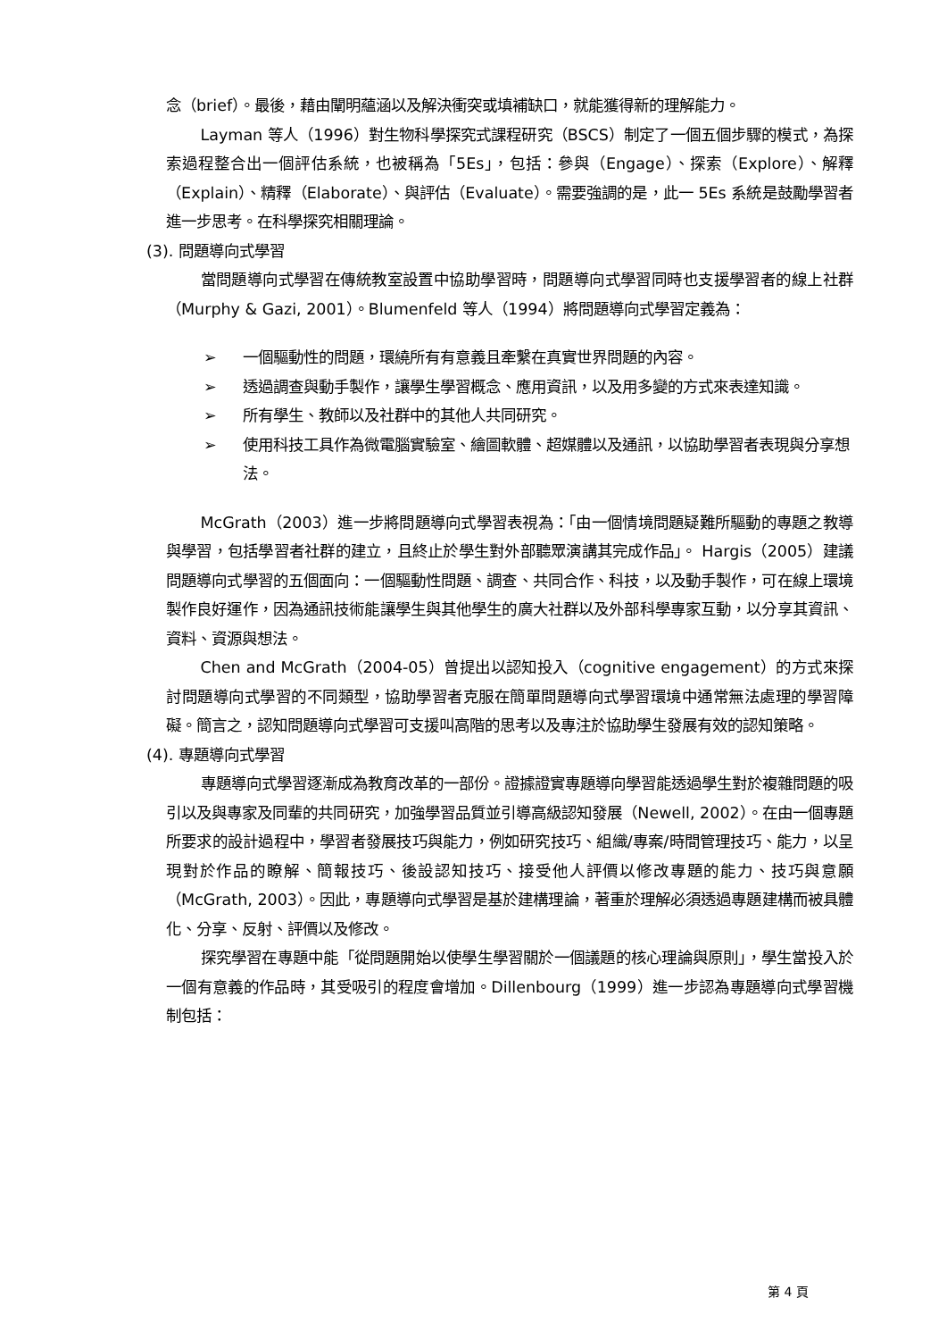念（brief）。最後，藉由闡明蘊涵以及解決衝突或填補缺口，就能獲得新的理解能力。
Layman 等人（1996）對生物科學探究式課程研究（BSCS）制定了一個五個步驟的模式，為探索過程整合出一個評估系統，也被稱為「5Es」，包括：參與（Engage）、探索（Explore）、解釋（Explain）、精釋（Elaborate）、與評估（Evaluate）。需要強調的是，此一 5Es 系統是鼓勵學習者進一步思考。在科學探究相關理論。
(3). 問題導向式學習
當問題導向式學習在傳統教室設置中協助學習時，問題導向式學習同時也支援學習者的線上社群（Murphy & Gazi, 2001）。Blumenfeld 等人（1994）將問題導向式學習定義為：
➢ 一個驅動性的問題，環繞所有有意義且牽繫在真實世界問題的內容。
➢ 透過調查與動手製作，讓學生學習概念、應用資訊，以及用多變的方式來表達知識。
➢ 所有學生、教師以及社群中的其他人共同研究。
➢ 使用科技工具作為微電腦實驗室、繪圖軟體、超媒體以及通訊，以協助學習者表現與分享想法。
McGrath（2003）進一步將問題導向式學習表視為：「由一個情境問題疑難所驅動的專題之教導與學習，包括學習者社群的建立，且終止於學生對外部聽眾演講其完成作品」。 Hargis（2005）建議問題導向式學習的五個面向：一個驅動性問題、調查、共同合作、科技，以及動手製作，可在線上環境製作良好運作，因為通訊技術能讓學生與其他學生的廣大社群以及外部科學專家互動，以分享其資訊、資料、資源與想法。
Chen and McGrath（2004-05）曾提出以認知投入（cognitive engagement）的方式來探討問題導向式學習的不同類型，協助學習者克服在簡單問題導向式學習環境中通常無法處理的學習障礙。簡言之，認知問題導向式學習可支援叫高階的思考以及專注於協助學生發展有效的認知策略。
(4). 專題導向式學習
專題導向式學習逐漸成為教育改革的一部份。證據證實專題導向學習能透過學生對於複雜問題的吸引以及與專家及同輩的共同研究，加強學習品質並引導高級認知發展（Newell, 2002）。在由一個專題所要求的設計過程中，學習者發展技巧與能力，例如研究技巧、組織/專案/時間管理技巧、能力，以呈現對於作品的瞭解、簡報技巧、後設認知技巧、接受他人評價以修改專題的能力、技巧與意願（McGrath, 2003）。因此，專題導向式學習是基於建構理論，著重於理解必須透過專題建構而被具體化、分享、反射、評價以及修改。
探究學習在專題中能「從問題開始以使學生學習關於一個議題的核心理論與原則」，學生當投入於一個有意義的作品時，其受吸引的程度會增加。Dillenbourg（1999）進一步認為專題導向式學習機制包括：
第 4 頁